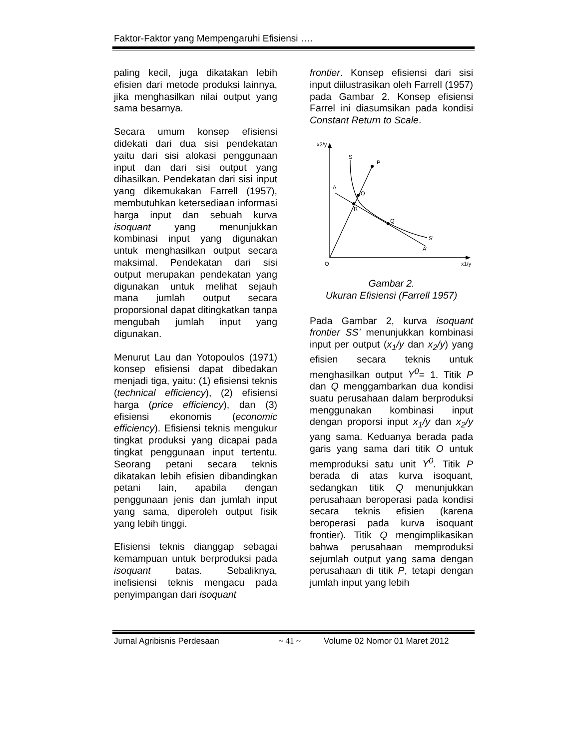Faktor-Faktor yang Mempengaruhi Efisiensi ….
paling kecil, juga dikatakan lebih efisien dari metode produksi lainnya, jika menghasilkan nilai output yang sama besarnya.
Secara umum konsep efisiensi didekati dari dua sisi pendekatan yaitu dari sisi alokasi penggunaan input dan dari sisi output yang dihasilkan. Pendekatan dari sisi input yang dikemukakan Farrell (1957), membutuhkan ketersediaan informasi harga input dan sebuah kurva isoquant yang menunjukkan kombinasi input yang digunakan untuk menghasilkan output secara maksimal. Pendekatan dari sisi output merupakan pendekatan yang digunakan untuk melihat sejauh mana jumlah output secara proporsional dapat ditingkatkan tanpa mengubah jumlah input yang digunakan.
Menurut Lau dan Yotopoulos (1971) konsep efisiensi dapat dibedakan menjadi tiga, yaitu: (1) efisiensi teknis (technical efficiency), (2) efisiensi harga (price efficiency), dan (3) efisiensi ekonomis (economic efficiency). Efisiensi teknis mengukur tingkat produksi yang dicapai pada tingkat penggunaan input tertentu. Seorang petani secara teknis dikatakan lebih efisien dibandingkan petani lain, apabila dengan penggunaan jenis dan jumlah input yang sama, diperoleh output fisik yang lebih tinggi.
Efisiensi teknis dianggap sebagai kemampuan untuk berproduksi pada isoquant batas. Sebaliknya, inefisiensi teknis mengacu pada penyimpangan dari isoquant
frontier. Konsep efisiensi dari sisi input diilustrasikan oleh Farrell (1957) pada Gambar 2. Konsep efisiensi Farrel ini diasumsikan pada kondisi Constant Return to Scale.
x2/y
S
P
A
Q
R
Q'
S'
A'
O
x1/y
Gambar 2.
Ukuran Efisiensi (Farrell 1957)
Pada Gambar 2, kurva isoquant frontier SS’ menunjukkan kombinasi input per output (x<sub>1</sub>/y dan x<sub>2</sub>/y) yang efisien secara teknis untuk menghasilkan output Y<sup>0</sup>= 1. Titik P dan Q menggambarkan dua kondisi suatu perusahaan dalam berproduksi menggunakan kombinasi input dengan proporsi input x<sub>1</sub>/y dan x<sub>2</sub>/y yang sama. Keduanya berada pada garis yang sama dari titik O untuk memproduksi satu unit Y<sup>0</sup>. Titik P berada di atas kurva isoquant, sedangkan titik Q menunjukkan perusahaan beroperasi pada kondisi secara teknis efisien (karena beroperasi pada kurva isoquant frontier). Titik Q mengimplikasikan bahwa perusahaan memproduksi sejumlah output yang sama dengan perusahaan di titik P, tetapi dengan jumlah input yang lebih
Jurnal Agribisnis Perdesaan ~ 41 ~ Volume 02 Nomor 01 Maret 2012